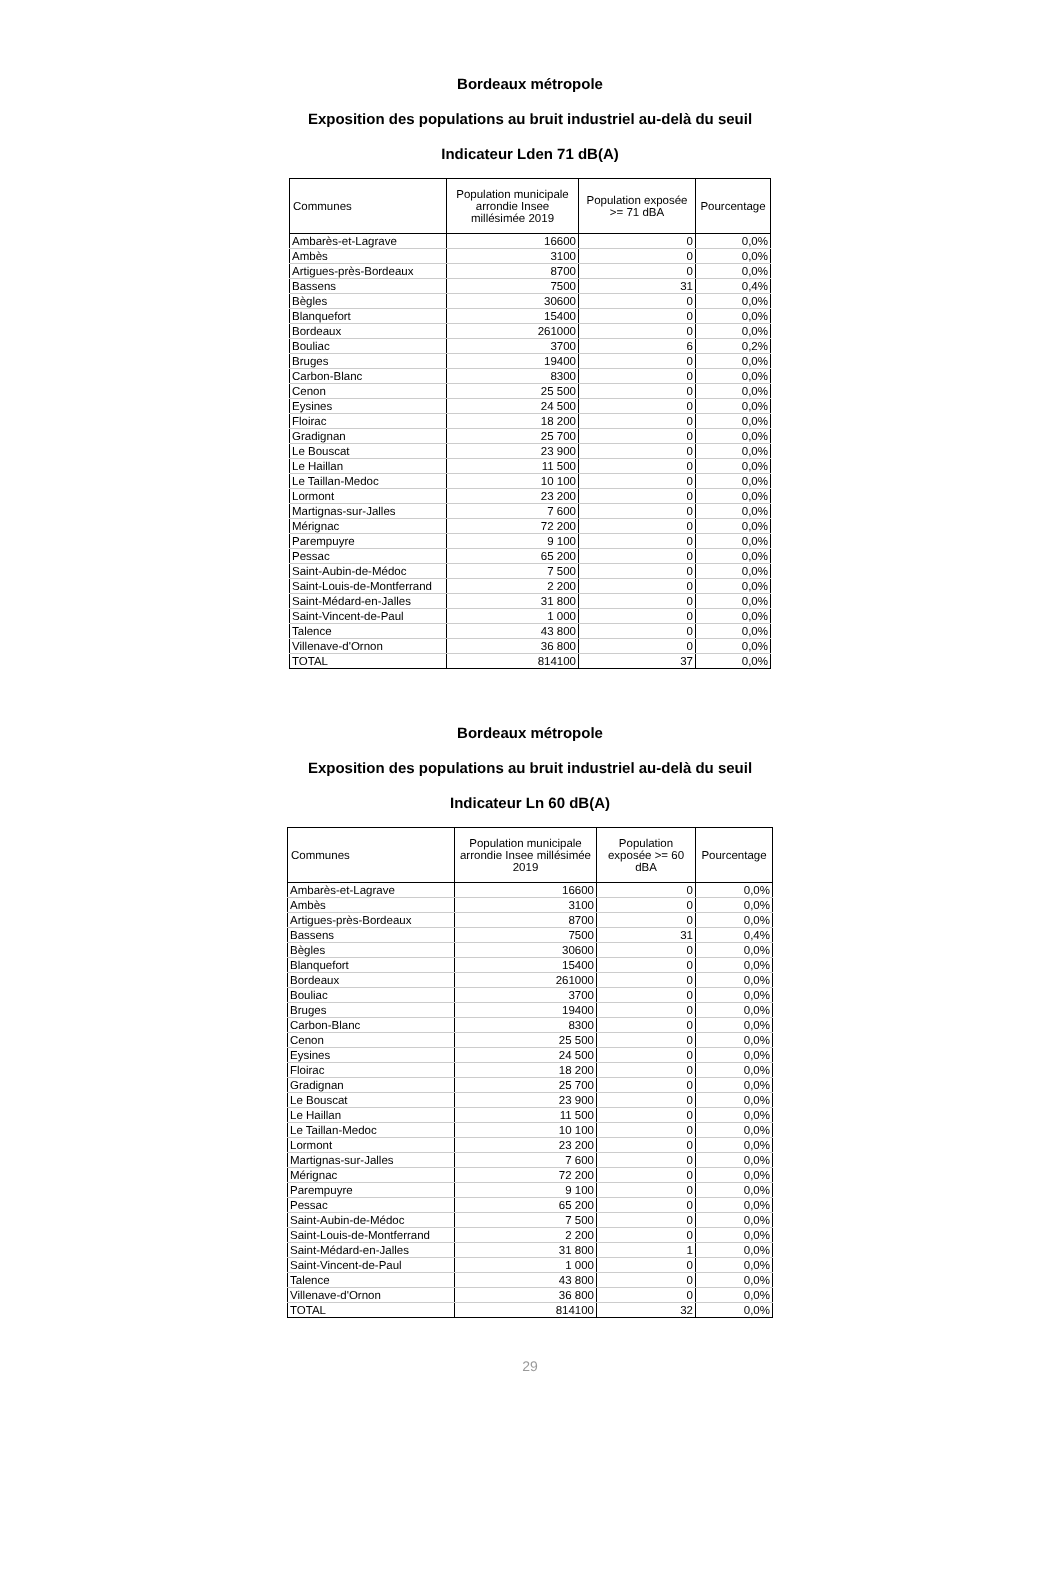Bordeaux métropole
Exposition des populations au bruit industriel au-delà du seuil
Indicateur Lden 71 dB(A)
| Communes | Population municipale arrondie Insee millésimée 2019 | Population exposée >= 71 dBA | Pourcentage |
| --- | --- | --- | --- |
| Ambarès-et-Lagrave | 16600 | 0 | 0,0% |
| Ambès | 3100 | 0 | 0,0% |
| Artigues-près-Bordeaux | 8700 | 0 | 0,0% |
| Bassens | 7500 | 31 | 0,4% |
| Bègles | 30600 | 0 | 0,0% |
| Blanquefort | 15400 | 0 | 0,0% |
| Bordeaux | 261000 | 0 | 0,0% |
| Bouliac | 3700 | 6 | 0,2% |
| Bruges | 19400 | 0 | 0,0% |
| Carbon-Blanc | 8300 | 0 | 0,0% |
| Cenon | 25 500 | 0 | 0,0% |
| Eysines | 24 500 | 0 | 0,0% |
| Floirac | 18 200 | 0 | 0,0% |
| Gradignan | 25 700 | 0 | 0,0% |
| Le Bouscat | 23 900 | 0 | 0,0% |
| Le Haillan | 11 500 | 0 | 0,0% |
| Le Taillan-Medoc | 10 100 | 0 | 0,0% |
| Lormont | 23 200 | 0 | 0,0% |
| Martignas-sur-Jalles | 7 600 | 0 | 0,0% |
| Mérignac | 72 200 | 0 | 0,0% |
| Parempuyre | 9 100 | 0 | 0,0% |
| Pessac | 65 200 | 0 | 0,0% |
| Saint-Aubin-de-Médoc | 7 500 | 0 | 0,0% |
| Saint-Louis-de-Montferrand | 2 200 | 0 | 0,0% |
| Saint-Médard-en-Jalles | 31 800 | 0 | 0,0% |
| Saint-Vincent-de-Paul | 1 000 | 0 | 0,0% |
| Talence | 43 800 | 0 | 0,0% |
| Villenave-d'Ornon | 36 800 | 0 | 0,0% |
| TOTAL | 814100 | 37 | 0,0% |
Bordeaux métropole
Exposition des populations au bruit industriel au-delà du seuil
Indicateur Ln 60 dB(A)
| Communes | Population municipale arrondie Insee millésimée 2019 | Population exposée >= 60 dBA | Pourcentage |
| --- | --- | --- | --- |
| Ambarès-et-Lagrave | 16600 | 0 | 0,0% |
| Ambès | 3100 | 0 | 0,0% |
| Artigues-près-Bordeaux | 8700 | 0 | 0,0% |
| Bassens | 7500 | 31 | 0,4% |
| Bègles | 30600 | 0 | 0,0% |
| Blanquefort | 15400 | 0 | 0,0% |
| Bordeaux | 261000 | 0 | 0,0% |
| Bouliac | 3700 | 0 | 0,0% |
| Bruges | 19400 | 0 | 0,0% |
| Carbon-Blanc | 8300 | 0 | 0,0% |
| Cenon | 25 500 | 0 | 0,0% |
| Eysines | 24 500 | 0 | 0,0% |
| Floirac | 18 200 | 0 | 0,0% |
| Gradignan | 25 700 | 0 | 0,0% |
| Le Bouscat | 23 900 | 0 | 0,0% |
| Le Haillan | 11 500 | 0 | 0,0% |
| Le Taillan-Medoc | 10 100 | 0 | 0,0% |
| Lormont | 23 200 | 0 | 0,0% |
| Martignas-sur-Jalles | 7 600 | 0 | 0,0% |
| Mérignac | 72 200 | 0 | 0,0% |
| Parempuyre | 9 100 | 0 | 0,0% |
| Pessac | 65 200 | 0 | 0,0% |
| Saint-Aubin-de-Médoc | 7 500 | 0 | 0,0% |
| Saint-Louis-de-Montferrand | 2 200 | 0 | 0,0% |
| Saint-Médard-en-Jalles | 31 800 | 1 | 0,0% |
| Saint-Vincent-de-Paul | 1 000 | 0 | 0,0% |
| Talence | 43 800 | 0 | 0,0% |
| Villenave-d'Ornon | 36 800 | 0 | 0,0% |
| TOTAL | 814100 | 32 | 0,0% |
29